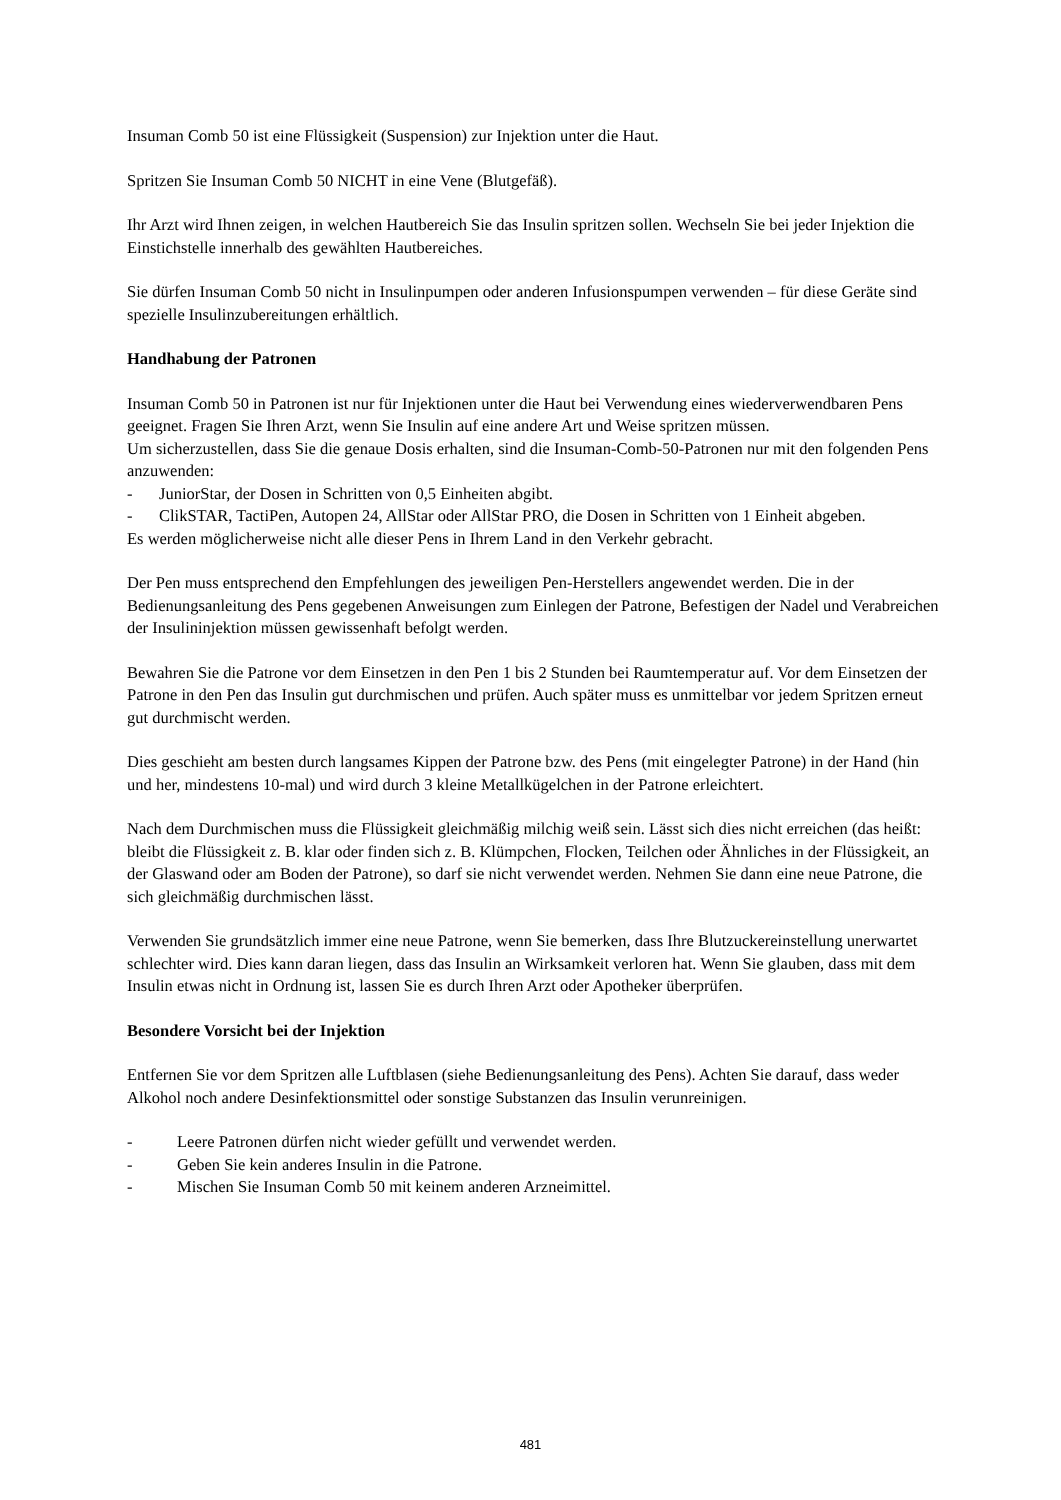Insuman Comb 50 ist eine Flüssigkeit (Suspension) zur Injektion unter die Haut.
Spritzen Sie Insuman Comb 50 NICHT in eine Vene (Blutgefäß).
Ihr Arzt wird Ihnen zeigen, in welchen Hautbereich Sie das Insulin spritzen sollen. Wechseln Sie bei jeder Injektion die Einstichstelle innerhalb des gewählten Hautbereiches.
Sie dürfen Insuman Comb 50 nicht in Insulinpumpen oder anderen Infusionspumpen verwenden – für diese Geräte sind spezielle Insulinzubereitungen erhältlich.
Handhabung der Patronen
Insuman Comb 50 in Patronen ist nur für Injektionen unter die Haut bei Verwendung eines wiederverwendbaren Pens geeignet. Fragen Sie Ihren Arzt, wenn Sie Insulin auf eine andere Art und Weise spritzen müssen.
Um sicherzustellen, dass Sie die genaue Dosis erhalten, sind die Insuman-Comb-50-Patronen nur mit den folgenden Pens anzuwenden:
- JuniorStar, der Dosen in Schritten von 0,5 Einheiten abgibt.
- ClikSTAR, TactiPen, Autopen 24, AllStar oder AllStar PRO, die Dosen in Schritten von 1 Einheit abgeben.
Es werden möglicherweise nicht alle dieser Pens in Ihrem Land in den Verkehr gebracht.
Der Pen muss entsprechend den Empfehlungen des jeweiligen Pen-Herstellers angewendet werden. Die in der Bedienungsanleitung des Pens gegebenen Anweisungen zum Einlegen der Patrone, Befestigen der Nadel und Verabreichen der Insulininjektion müssen gewissenhaft befolgt werden.
Bewahren Sie die Patrone vor dem Einsetzen in den Pen 1 bis 2 Stunden bei Raumtemperatur auf. Vor dem Einsetzen der Patrone in den Pen das Insulin gut durchmischen und prüfen. Auch später muss es unmittelbar vor jedem Spritzen erneut gut durchmischt werden.
Dies geschieht am besten durch langsames Kippen der Patrone bzw. des Pens (mit eingelegter Patrone) in der Hand (hin und her, mindestens 10-mal) und wird durch 3 kleine Metallkügelchen in der Patrone erleichtert.
Nach dem Durchmischen muss die Flüssigkeit gleichmäßig milchig weiß sein. Lässt sich dies nicht erreichen (das heißt: bleibt die Flüssigkeit z. B. klar oder finden sich z. B. Klümpchen, Flocken, Teilchen oder Ähnliches in der Flüssigkeit, an der Glaswand oder am Boden der Patrone), so darf sie nicht verwendet werden. Nehmen Sie dann eine neue Patrone, die sich gleichmäßig durchmischen lässt.
Verwenden Sie grundsätzlich immer eine neue Patrone, wenn Sie bemerken, dass Ihre Blutzuckereinstellung unerwartet schlechter wird. Dies kann daran liegen, dass das Insulin an Wirksamkeit verloren hat. Wenn Sie glauben, dass mit dem Insulin etwas nicht in Ordnung ist, lassen Sie es durch Ihren Arzt oder Apotheker überprüfen.
Besondere Vorsicht bei der Injektion
Entfernen Sie vor dem Spritzen alle Luftblasen (siehe Bedienungsanleitung des Pens). Achten Sie darauf, dass weder Alkohol noch andere Desinfektionsmittel oder sonstige Substanzen das Insulin verunreinigen.
- Leere Patronen dürfen nicht wieder gefüllt und verwendet werden.
- Geben Sie kein anderes Insulin in die Patrone.
- Mischen Sie Insuman Comb 50 mit keinem anderen Arzneimittel.
481